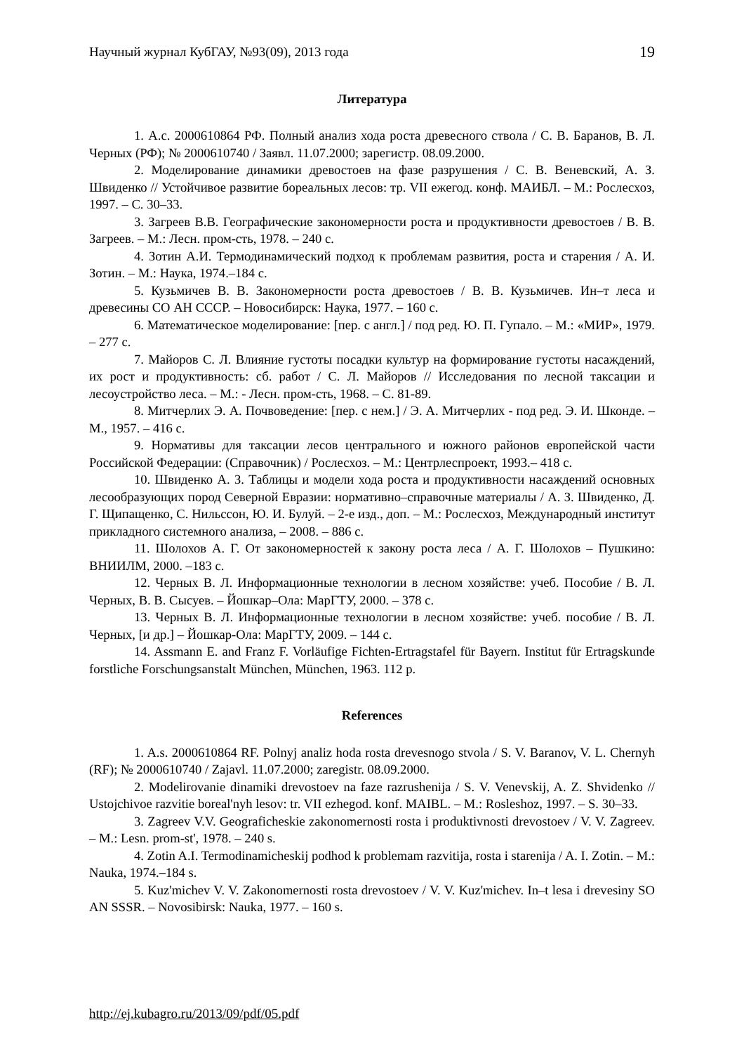Научный журнал КубГАУ, №93(09), 2013 года 19
Литература
1. А.с. 2000610864 РФ. Полный анализ хода роста древесного ствола / С. В. Баранов, В. Л. Черных (РФ); № 2000610740 / Заявл. 11.07.2000; зарегистр. 08.09.2000.
2. Моделирование динамики древостоев на фазе разрушения / С. В. Веневский, А. З. Швиденко // Устойчивое развитие бореальных лесов: тр. VII ежегод. конф. МАИБЛ. – М.: Рослесхоз, 1997. – С. 30–33.
3. Загреев В.В. Географические закономерности роста и продуктивности древостоев / В. В. Загреев. – М.: Лесн. пром-сть, 1978. – 240 с.
4. Зотин А.И. Термодинамический подход к проблемам развития, роста и старения / А. И. Зотин. – М.: Наука, 1974.–184 с.
5. Кузьмичев В. В. Закономерности роста древостоев / В. В. Кузьмичев. Ин–т леса и древесины СО АН СССР. – Новосибирск: Наука, 1977. – 160 с.
6. Математическое моделирование: [пер. с англ.] / под ред. Ю. П. Гупало. – М.: «МИР», 1979. – 277 с.
7. Майоров С. Л. Влияние густоты посадки культур на формирование густоты насаждений, их рост и продуктивность: сб. работ / С. Л. Майоров // Исследования по лесной таксации и лесоустройство леса. – М.: - Лесн. пром-сть, 1968. – С. 81-89.
8. Митчерлих Э. А. Почвоведение: [пер. с нем.] / Э. А. Митчерлих - под ред. Э. И. Шконде. – М., 1957. – 416 с.
9. Нормативы для таксации лесов центрального и южного районов европейской части Российской Федерации: (Справочник) / Рослесхоз. – М.: Центрлеспроект, 1993.– 418 с.
10. Швиденко А. З. Таблицы и модели хода роста и продуктивности насаждений основных лесообразующих пород Северной Евразии: нормативно–справочные материалы / А. З. Швиденко, Д. Г. Щипащенко, С. Нильссон, Ю. И. Булуй. – 2-е изд., доп. – М.: Рослесхоз, Международный институт прикладного системного анализа, – 2008. – 886 с.
11. Шолохов А. Г. От закономерностей к закону роста леса / А. Г. Шолохов – Пушкино: ВНИИЛМ, 2000. –183 с.
12. Черных В. Л. Информационные технологии в лесном хозяйстве: учеб. Пособие / В. Л. Черных, В. В. Сысуев. – Йошкар–Ола: МарГТУ, 2000. – 378 с.
13. Черных В. Л. Информационные технологии в лесном хозяйстве: учеб. пособие / В. Л. Черных, [и др.] – Йошкар-Ола: МарГТУ, 2009. – 144 с.
14. Assmann E. and Franz F. Vorläufige Fichten-Ertragstafel für Bayern. Institut für Ertragskunde forstliche Forschungsanstalt München, München, 1963. 112 p.
References
1. A.s. 2000610864 RF. Polnyj analiz hoda rosta drevesnogo stvola / S. V. Baranov, V. L. Chernyh (RF); № 2000610740 / Zajavl. 11.07.2000; zaregistr. 08.09.2000.
2. Modelirovanie dinamiki drevostoev na faze razrushenija / S. V. Venevskij, A. Z. Shvidenko // Ustojchivoe razvitie boreal'nyh lesov: tr. VII ezhegod. konf. MAIBL. – M.: Rosleshoz, 1997. – S. 30–33.
3. Zagreev V.V. Geograficheskie zakonomernosti rosta i produktivnosti drevostoev / V. V. Zagreev. – M.: Lesn. prom-st', 1978. – 240 s.
4. Zotin A.I. Termodinamicheskij podhod k problemam razvitija, rosta i starenija / A. I. Zotin. – M.: Nauka, 1974.–184 s.
5. Kuz'michev V. V. Zakonomernosti rosta drevostoev / V. V. Kuz'michev. In–t lesa i drevesiny SO AN SSSR. – Novosibirsk: Nauka, 1977. – 160 s.
http://ej.kubagro.ru/2013/09/pdf/05.pdf